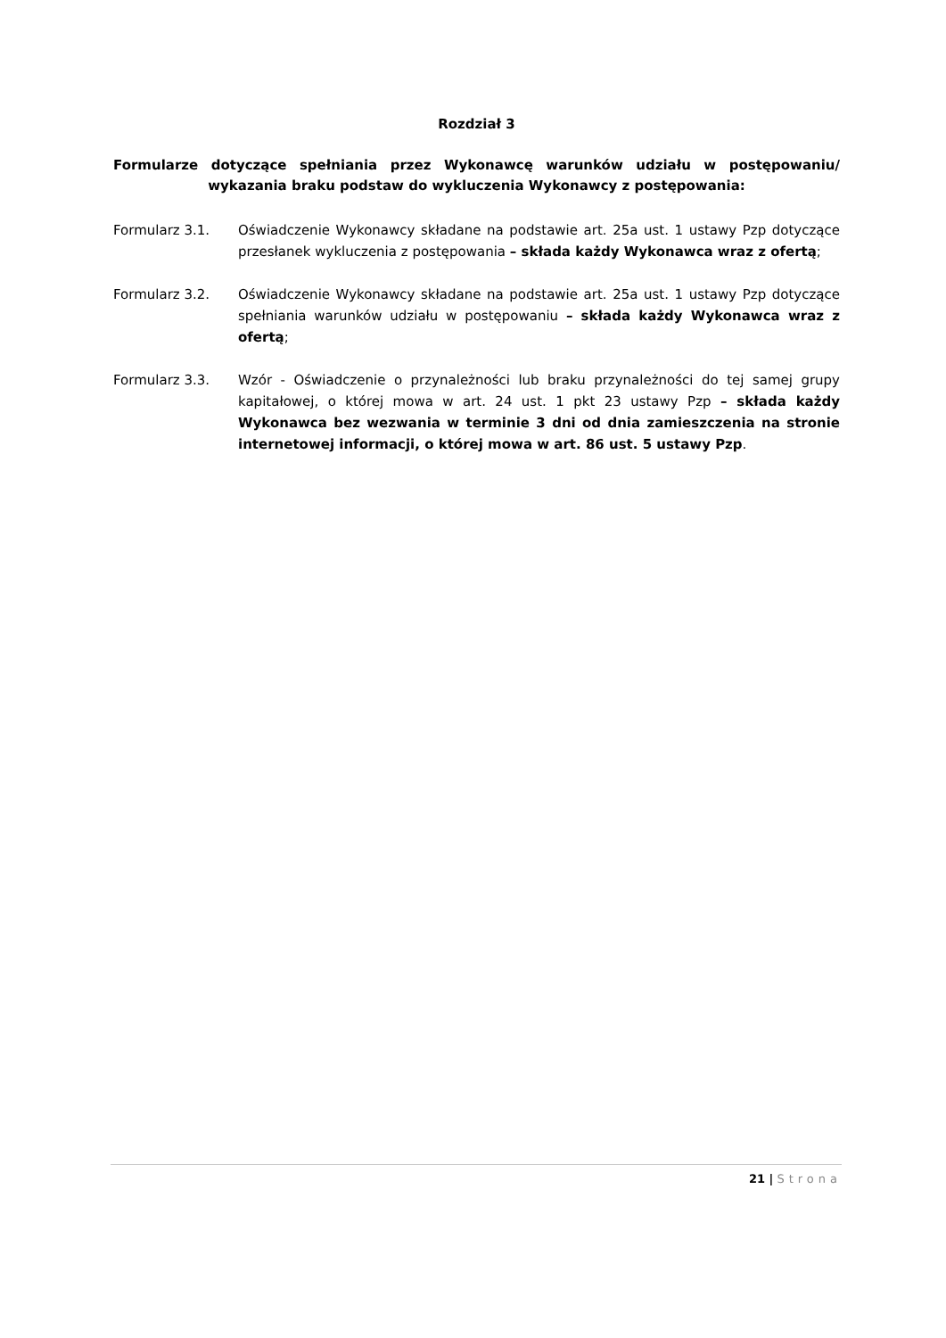Rozdział 3
Formularze dotyczące spełniania przez Wykonawcę warunków udziału w postępowaniu/ wykazania braku podstaw do wykluczenia Wykonawcy z postępowania:
Formularz 3.1. Oświadczenie Wykonawcy składane na podstawie art. 25a ust. 1 ustawy Pzp dotyczące przesłanek wykluczenia z postępowania – składa każdy Wykonawca wraz z ofertą;
Formularz 3.2. Oświadczenie Wykonawcy składane na podstawie art. 25a ust. 1 ustawy Pzp dotyczące spełniania warunków udziału w postępowaniu – składa każdy Wykonawca wraz z ofertą;
Formularz 3.3. Wzór - Oświadczenie o przynależności lub braku przynależności do tej samej grupy kapitałowej, o której mowa w art. 24 ust. 1 pkt 23 ustawy Pzp – składa każdy Wykonawca bez wezwania w terminie 3 dni od dnia zamieszczenia na stronie internetowej informacji, o której mowa w art. 86 ust. 5 ustawy Pzp.
21 | Strona